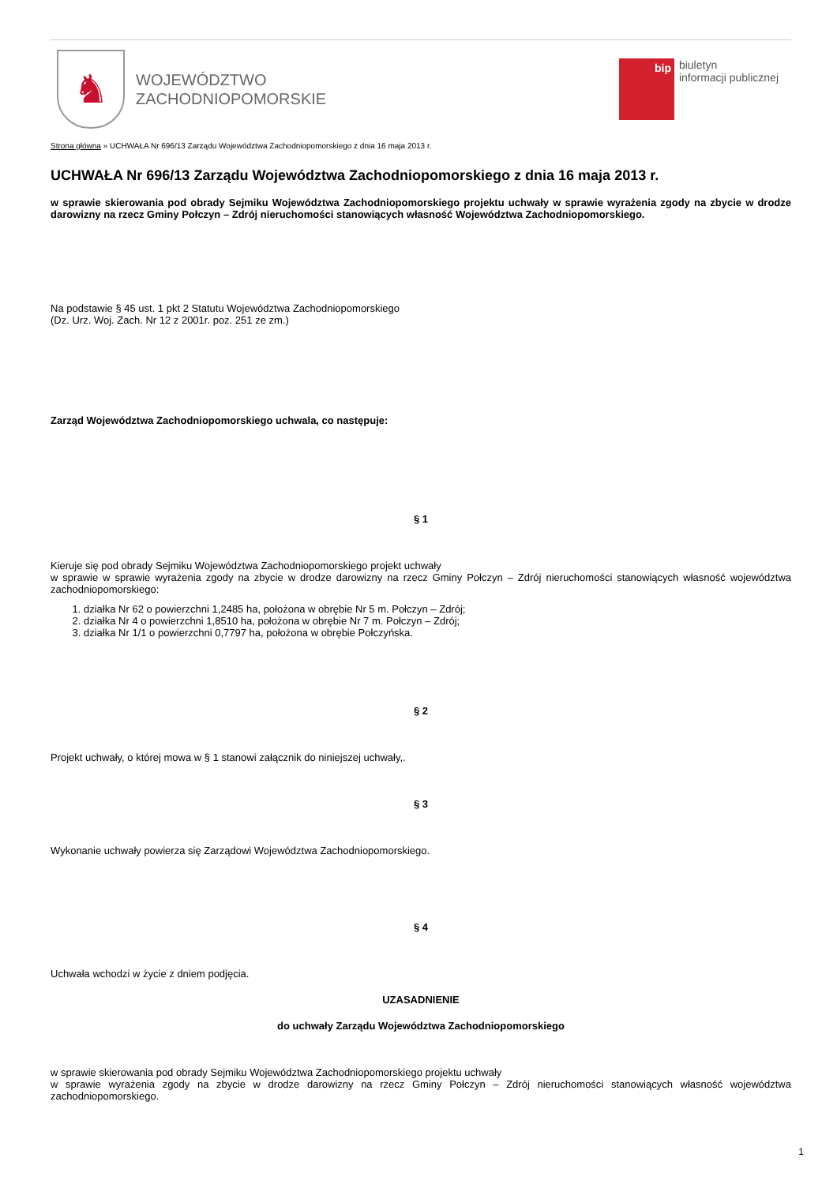♞
WOJEWÓDZTWO
ZACHODNIOPOMORSKIE
bip
biuletyn
informacji publicznej
Strona główna » UCHWAŁA Nr 696/13 Zarządu Województwa Zachodniopomorskiego z dnia 16 maja 2013 r.
UCHWAŁA Nr 696/13 Zarządu Województwa Zachodniopomorskiego z dnia 16 maja 2013 r.
w sprawie skierowania pod obrady Sejmiku Województwa Zachodniopomorskiego projektu uchwały w sprawie wyrażenia zgody na zbycie w drodze darowizny na rzecz Gminy Połczyn – Zdrój nieruchomości stanowiących własność Województwa Zachodniopomorskiego.
Na podstawie § 45 ust. 1 pkt 2 Statutu Województwa Zachodniopomorskiego
(Dz. Urz. Woj. Zach. Nr 12 z 2001r. poz. 251 ze zm.)
Zarząd Województwa Zachodniopomorskiego uchwala, co następuje:
§ 1
Kieruje się pod obrady Sejmiku Województwa Zachodniopomorskiego projekt uchwały
w sprawie w sprawie wyrażenia zgody na zbycie w drodze darowizny na rzecz Gminy Połczyn – Zdrój nieruchomości stanowiących własność województwa zachodniopomorskiego:
1. działka Nr 62 o powierzchni 1,2485 ha, położona w obrębie Nr 5 m. Połczyn – Zdrój;
2. działka Nr 4 o powierzchni 1,8510 ha, położona w obrębie Nr 7 m. Połczyn – Zdrój;
3. działka Nr 1/1 o powierzchni 0,7797 ha, położona w obrębie Połczyńska.
§ 2
Projekt uchwały, o której mowa w § 1 stanowi załącznik do niniejszej uchwały,.
§ 3
Wykonanie uchwały powierza się Zarządowi Województwa Zachodniopomorskiego.
§ 4
Uchwała wchodzi w życie z dniem podjęcia.
UZASADNIENIE
do uchwały Zarządu Województwa Zachodniopomorskiego
w sprawie skierowania pod obrady Sejmiku Województwa Zachodniopomorskiego projektu uchwały
w sprawie wyrażenia zgody na zbycie w drodze darowizny na rzecz Gminy Połczyn – Zdrój nieruchomości stanowiących własność województwa zachodniopomorskiego.
1